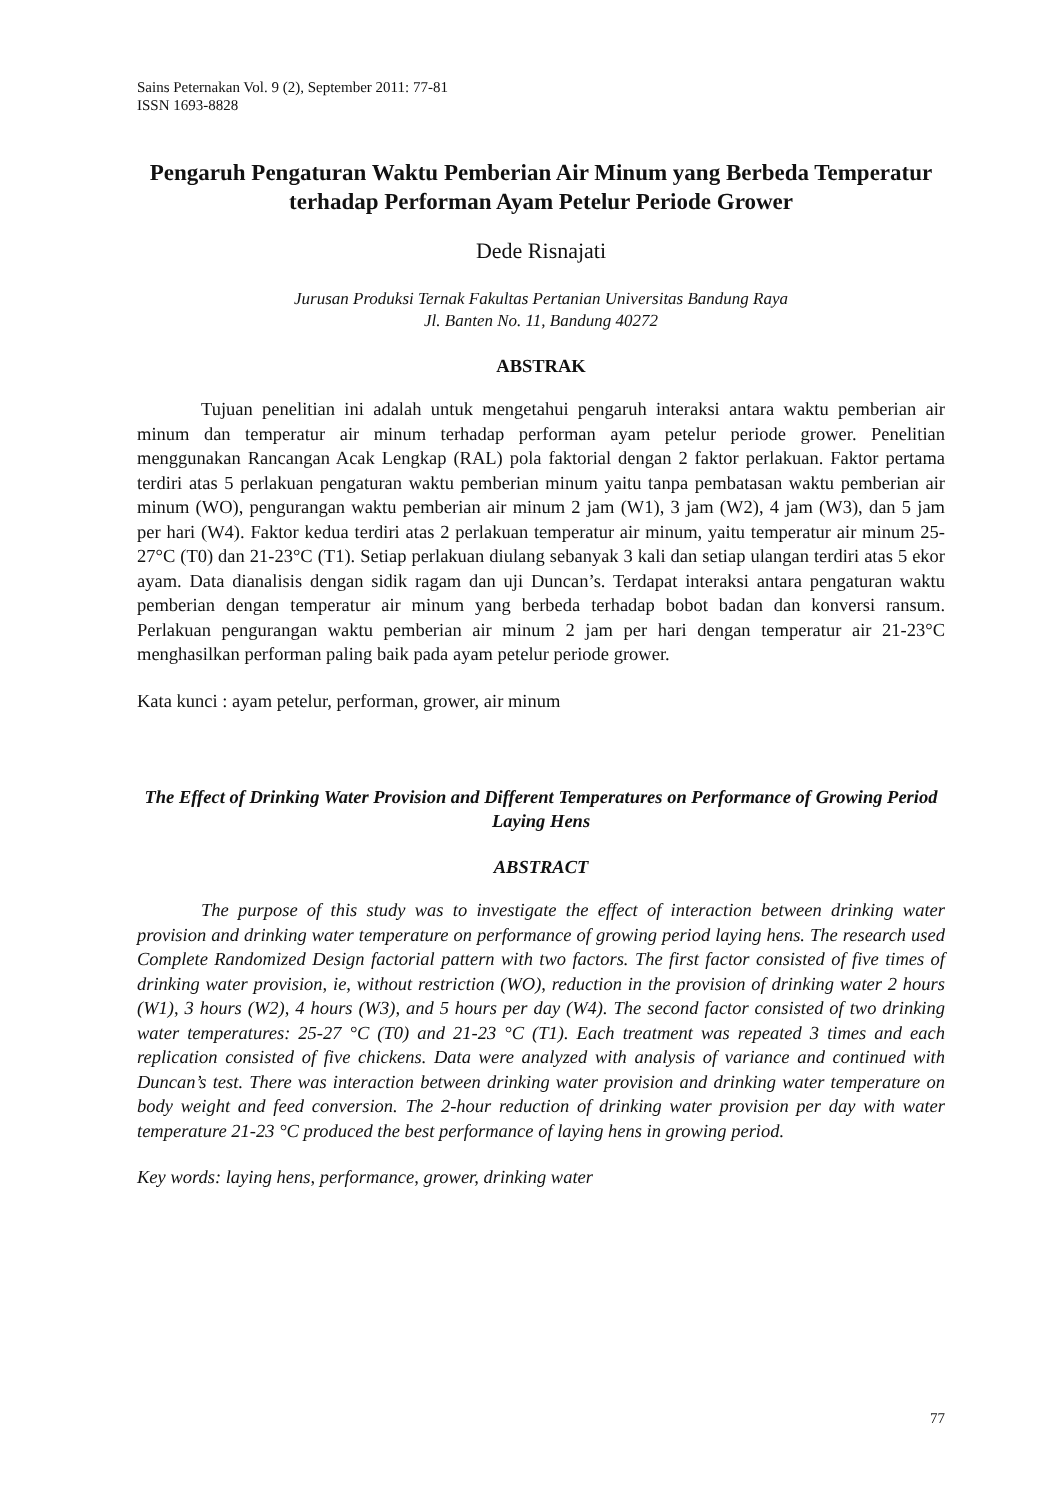Sains Peternakan Vol. 9 (2), September 2011: 77-81
ISSN 1693-8828
Pengaruh Pengaturan Waktu Pemberian Air Minum yang Berbeda Temperatur terhadap Performan Ayam Petelur Periode Grower
Dede Risnajati
Jurusan Produksi Ternak Fakultas Pertanian Universitas Bandung Raya
Jl. Banten No. 11, Bandung 40272
ABSTRAK
Tujuan penelitian ini adalah untuk mengetahui pengaruh interaksi antara waktu pemberian air minum dan temperatur air minum terhadap performan ayam petelur periode grower. Penelitian menggunakan Rancangan Acak Lengkap (RAL) pola faktorial dengan 2 faktor perlakuan. Faktor pertama terdiri atas 5 perlakuan pengaturan waktu pemberian minum yaitu tanpa pembatasan waktu pemberian air minum (WO), pengurangan waktu pemberian air minum 2 jam (W1), 3 jam (W2), 4 jam (W3), dan 5 jam per hari (W4). Faktor kedua terdiri atas 2 perlakuan temperatur air minum, yaitu temperatur air minum 25-27°C (T0) dan 21-23°C (T1). Setiap perlakuan diulang sebanyak 3 kali dan setiap ulangan terdiri atas 5 ekor ayam. Data dianalisis dengan sidik ragam dan uji Duncan’s. Terdapat interaksi antara pengaturan waktu pemberian dengan temperatur air minum yang berbeda terhadap bobot badan dan konversi ransum. Perlakuan pengurangan waktu pemberian air minum 2 jam per hari dengan temperatur air 21-23°C menghasilkan performan paling baik pada ayam petelur periode grower.
Kata kunci : ayam petelur, performan, grower, air minum
The Effect of Drinking Water Provision and Different Temperatures on Performance of Growing Period Laying Hens
ABSTRACT
The purpose of this study was to investigate the effect of interaction between drinking water provision and drinking water temperature on performance of growing period laying hens. The research used Complete Randomized Design factorial pattern with two factors. The first factor consisted of five times of drinking water provision, ie, without restriction (WO), reduction in the provision of drinking water 2 hours (W1), 3 hours (W2), 4 hours (W3), and 5 hours per day (W4). The second factor consisted of two drinking water temperatures: 25-27 °C (T0) and 21-23 °C (T1). Each treatment was repeated 3 times and each replication consisted of five chickens. Data were analyzed with analysis of variance and continued with Duncan’s test. There was interaction between drinking water provision and drinking water temperature on body weight and feed conversion. The 2-hour reduction of drinking water provision per day with water temperature 21-23 °C produced the best performance of laying hens in growing period.
Key words: laying hens, performance, grower, drinking water
77